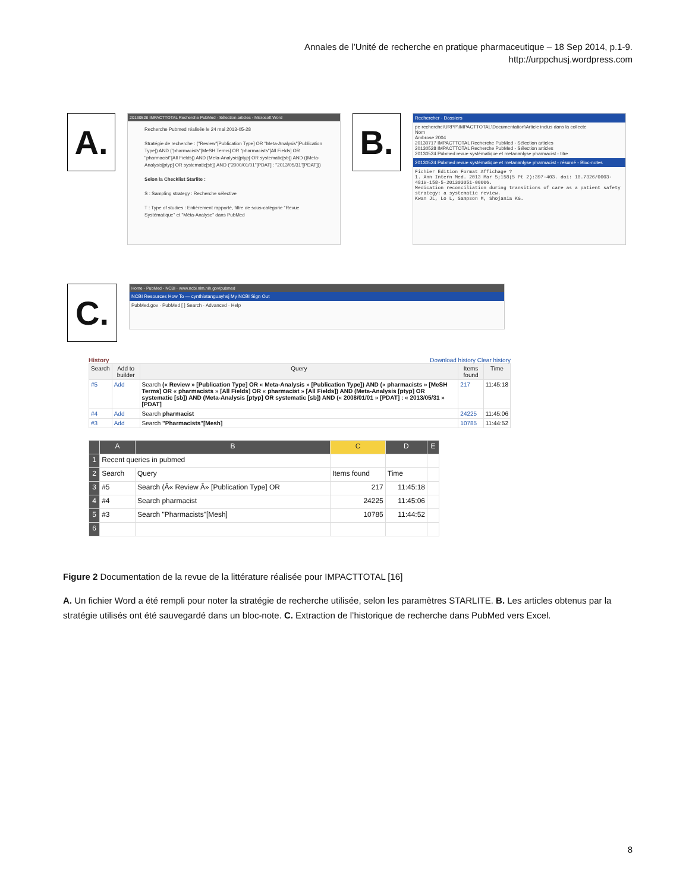Annales de l’Unité de recherche en pratique pharmaceutique – 18 Sep 2014, p.1-9.
http://urppchusj.wordpress.com
A.
20130528 IMPACTTOTAL Recherche PubMed - Sélection articles - Microsoft Word
Recherche Pubmed réalisée le 24 mai 2013-05-28
Stratégie de recherche : ("Review"[Publication Type] OR "Meta-Analysis"[Publication Type]) AND ("pharmacists"[MeSH Terms] OR "pharmacists"[All Fields] OR "pharmacist"[All Fields]) AND (Meta-Analysis[ptyp] OR systematic[sb]) AND ((Meta-Analysis[ptyp] OR systematic[sb]) AND ("2000/01/01"[PDAT] : "2013/05/31"[PDAT]))
Selon la Checklist Starlite :
S : Sampling strategy : Recherche sélective
T : Type of studies : Entièrement rapporté, filtre de sous-catégorie "Revue Systématique" et "Méta-Analyse" dans PubMed
B.
Rechercher · Dossiers
pe recherche\URPP\IMPACTTOTAL\Documentation\Article inclus dans la collecte
Nom
Ambrose 2004
20130717 IMPACTTOTAL Recherche PubMed - Sélection articles
20130528 IMPACTTOTAL Recherche PubMed - Sélection articles
20130524 Pubmed revue systématique et metananlyse pharmacist - titre
20130524 Pubmed revue systématique et metananlyse pharmacist - résumé - Bloc-notes
Fichier Edition Format Affichage ?
1. Ann Intern Med. 2013 Mar 5;158(5 Pt 2):397-403. doi: 10.7326/0003-4819-158-5-201303051-00006.
Medication reconciliation during transitions of care as a patient safety strategy: a systematic review.
Kwan JL, Lo L, Sampson M, Shojania KG.
C.
Home - PubMed - NCBI · www.ncbi.nlm.nih.gov/pubmed
NCBI Resources How To — cynthiatanguayhsj My NCBI Sign Out
PubMed.gov · PubMed [ ] Search · Advanced · Help
History Download history Clear history
| Search | Add to builder | Query | Items found | Time |
| --- | --- | --- | --- | --- |
| #5 | Add | Search (« Review » [Publication Type] OR « Meta-Analysis » [Publication Type]) AND (« pharmacists » [MeSH Terms] OR « pharmacists » [All Fields] OR « pharmacist » [All Fields]) AND (Meta-Analysis [ptyp] OR systematic [sb]) AND (Meta-Analysis [ptyp] OR systematic [sb]) AND (« 2008/01/01 » [PDAT] : « 2013/05/31 » [PDAT] | 217 | 11:45:18 |
| #4 | Add | Search pharmacist | 24225 | 11:45:06 |
| #3 | Add | Search "Pharmacists"[Mesh] | 10785 | 11:44:52 |
| | A | B | C | D | E |
| --- | --- | --- | --- | --- | --- |
| 1 | Recent queries in pubmed | | | | |
| 2 | Search | Query | Items found | Time | |
| 3 | #5 | Search (Â« Review Â» [Publication Type] OR | 217 | 11:45:18 | |
| 4 | #4 | Search pharmacist | 24225 | 11:45:06 | |
| 5 | #3 | Search "Pharmacists"[Mesh] | 10785 | 11:44:52 | |
| 6 | | | | | |
Figure 2 Documentation de la revue de la littérature réalisée pour IMPACTTOTAL [16]
A. Un fichier Word a été rempli pour noter la stratégie de recherche utilisée, selon les paramètres STARLITE. B. Les articles obtenus par la stratégie utilisés ont été sauvegardé dans un bloc-note. C. Extraction de l’historique de recherche dans PubMed vers Excel.
8